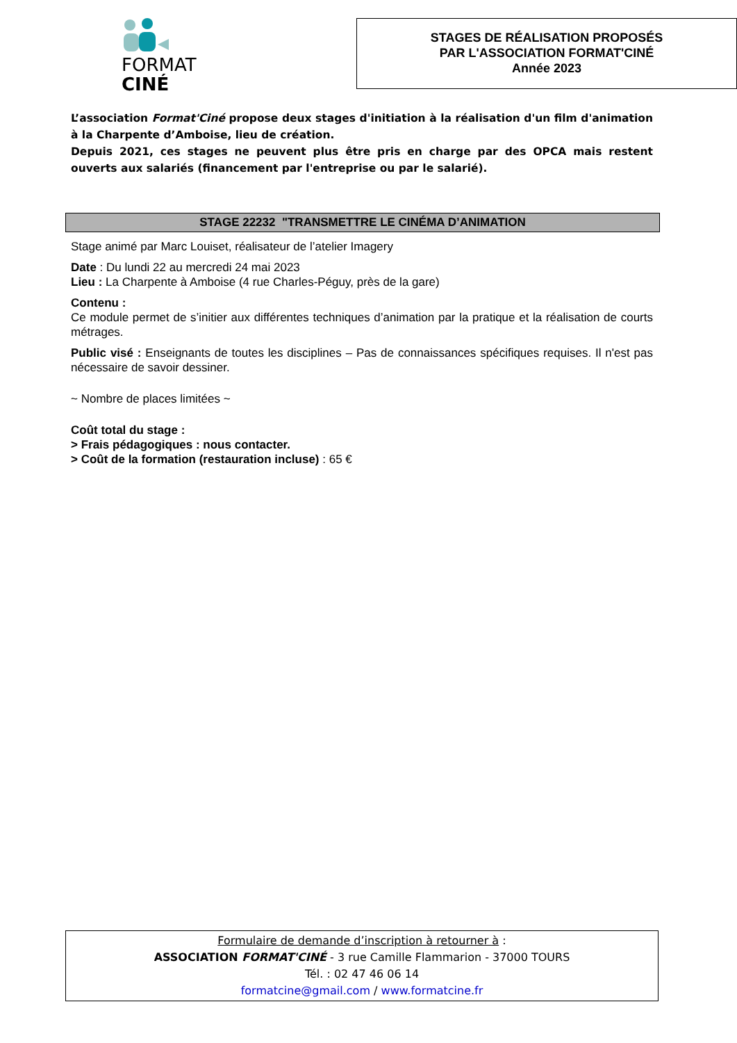FORMAT
CINÉ
STAGES DE RÉALISATION PROPOSÉS
PAR L'ASSOCIATION FORMAT'CINÉ
Année 2023
L’association Format'Ciné propose deux stages d'initiation à la réalisation d'un film d'animation à la Charpente d’Amboise, lieu de création.
Depuis 2021, ces stages ne peuvent plus être pris en charge par des OPCA mais restent ouverts aux salariés (financement par l'entreprise ou par le salarié).
STAGE 22232 "TRANSMETTRE LE CINÉMA D’ANIMATION
Stage animé par Marc Louiset, réalisateur de l’atelier Imagery
Date : Du lundi 22 au mercredi 24 mai 2023
Lieu : La Charpente à Amboise (4 rue Charles-Péguy, près de la gare)
Contenu :
Ce module permet de s’initier aux différentes techniques d’animation par la pratique et la réalisation de courts métrages.
Public visé : Enseignants de toutes les disciplines – Pas de connaissances spécifiques requises. Il n'est pas nécessaire de savoir dessiner.
~ Nombre de places limitées ~
Coût total du stage :
> Frais pédagogiques : nous contacter.
> Coût de la formation (restauration incluse) : 65 €
Formulaire de demande d’inscription à retourner à :
ASSOCIATION FORMAT'CINÉ - 3 rue Camille Flammarion - 37000 TOURS
Tél. : 02 47 46 06 14
formatcine@gmail.com / www.formatcine.fr